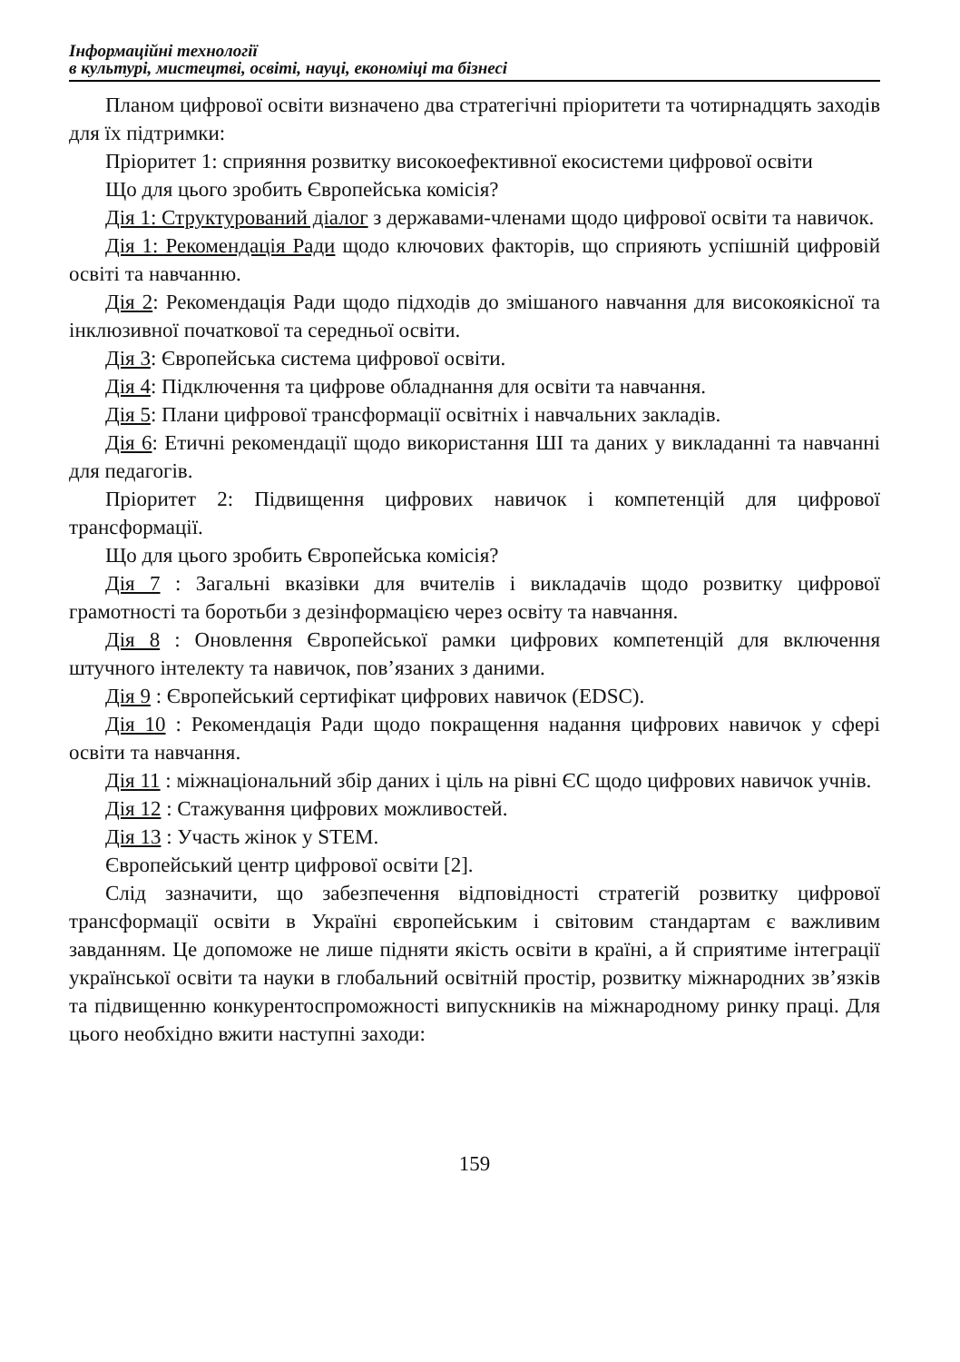Інформаційні технології
в культурі, мистецтві, освіті, науці, економіці та бізнесі
Планом цифрової освіти визначено два стратегічні пріоритети та чотирнадцять заходів для їх підтримки:
Пріоритет 1: сприяння розвитку високоефективної екосистеми цифрової освіти
Що для цього зробить Європейська комісія?
Дія 1: Структурований діалог з державами-членами щодо цифрової освіти та навичок.
Дія 1: Рекомендація Ради щодо ключових факторів, що сприяють успішній цифровій освіті та навчанню.
Дія 2: Рекомендація Ради щодо підходів до змішаного навчання для високоякісної та інклюзивної початкової та середньої освіти.
Дія 3: Європейська система цифрової освіти.
Дія 4: Підключення та цифрове обладнання для освіти та навчання.
Дія 5: Плани цифрової трансформації освітніх і навчальних закладів.
Дія 6: Етичні рекомендації щодо використання ШІ та даних у викладанні та навчанні для педагогів.
Пріоритет 2: Підвищення цифрових навичок і компетенцій для цифрової трансформації.
Що для цього зробить Європейська комісія?
Дія 7 : Загальні вказівки для вчителів і викладачів щодо розвитку цифрової грамотності та боротьби з дезінформацією через освіту та навчання.
Дія 8 : Оновлення Європейської рамки цифрових компетенцій для включення штучного інтелекту та навичок, пов’язаних з даними.
Дія 9 : Європейський сертифікат цифрових навичок (EDSC).
Дія 10 : Рекомендація Ради щодо покращення надання цифрових навичок у сфері освіти та навчання.
Дія 11 : міжнаціональний збір даних і ціль на рівні ЄС щодо цифрових навичок учнів.
Дія 12 : Стажування цифрових можливостей.
Дія 13 : Участь жінок у STEM.
Європейський центр цифрової освіти [2].
Слід зазначити, що забезпечення відповідності стратегій розвитку цифрової трансформації освіти в Україні європейським і світовим стандартам є важливим завданням. Це допоможе не лише підняти якість освіти в країні, а й сприятиме інтеграції української освіти та науки в глобальний освітній простір, розвитку міжнародних зв’язків та підвищенню конкурентоспроможності випускників на міжнародному ринку праці. Для цього необхідно вжити наступні заходи:
159